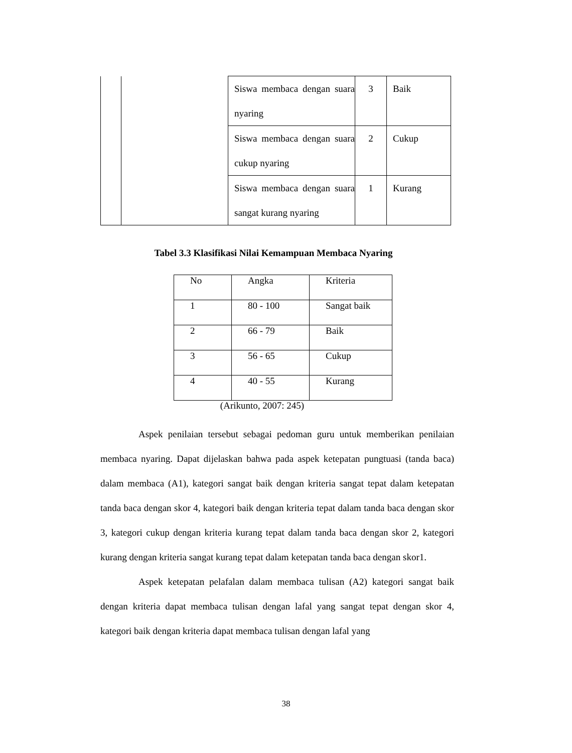| | | Siswa membaca dengan suara nyaring | 3 | Baik |
| | | Siswa membaca dengan suara cukup nyaring | 2 | Cukup |
| | | Siswa membaca dengan suara sangat kurang nyaring | 1 | Kurang |
Tabel 3.3 Klasifikasi Nilai Kemampuan Membaca Nyaring
| No | Angka | Kriteria |
| --- | --- | --- |
| 1 | 80 - 100 | Sangat baik |
| 2 | 66 - 79 | Baik |
| 3 | 56 - 65 | Cukup |
| 4 | 40 - 55 | Kurang |
(Arikunto, 2007: 245)
Aspek penilaian tersebut sebagai pedoman guru untuk memberikan penilaian membaca nyaring. Dapat dijelaskan bahwa pada aspek ketepatan pungtuasi (tanda baca) dalam membaca (A1), kategori sangat baik dengan kriteria sangat tepat dalam ketepatan tanda baca dengan skor 4, kategori baik dengan kriteria tepat dalam tanda baca dengan skor 3, kategori cukup dengan kriteria kurang tepat dalam tanda baca dengan skor 2, kategori kurang dengan kriteria sangat kurang tepat dalam ketepatan tanda baca dengan skor1.
Aspek ketepatan pelafalan dalam membaca tulisan (A2) kategori sangat baik dengan kriteria dapat membaca tulisan dengan lafal yang sangat tepat dengan skor 4, kategori baik dengan kriteria dapat membaca tulisan dengan lafal yang
38